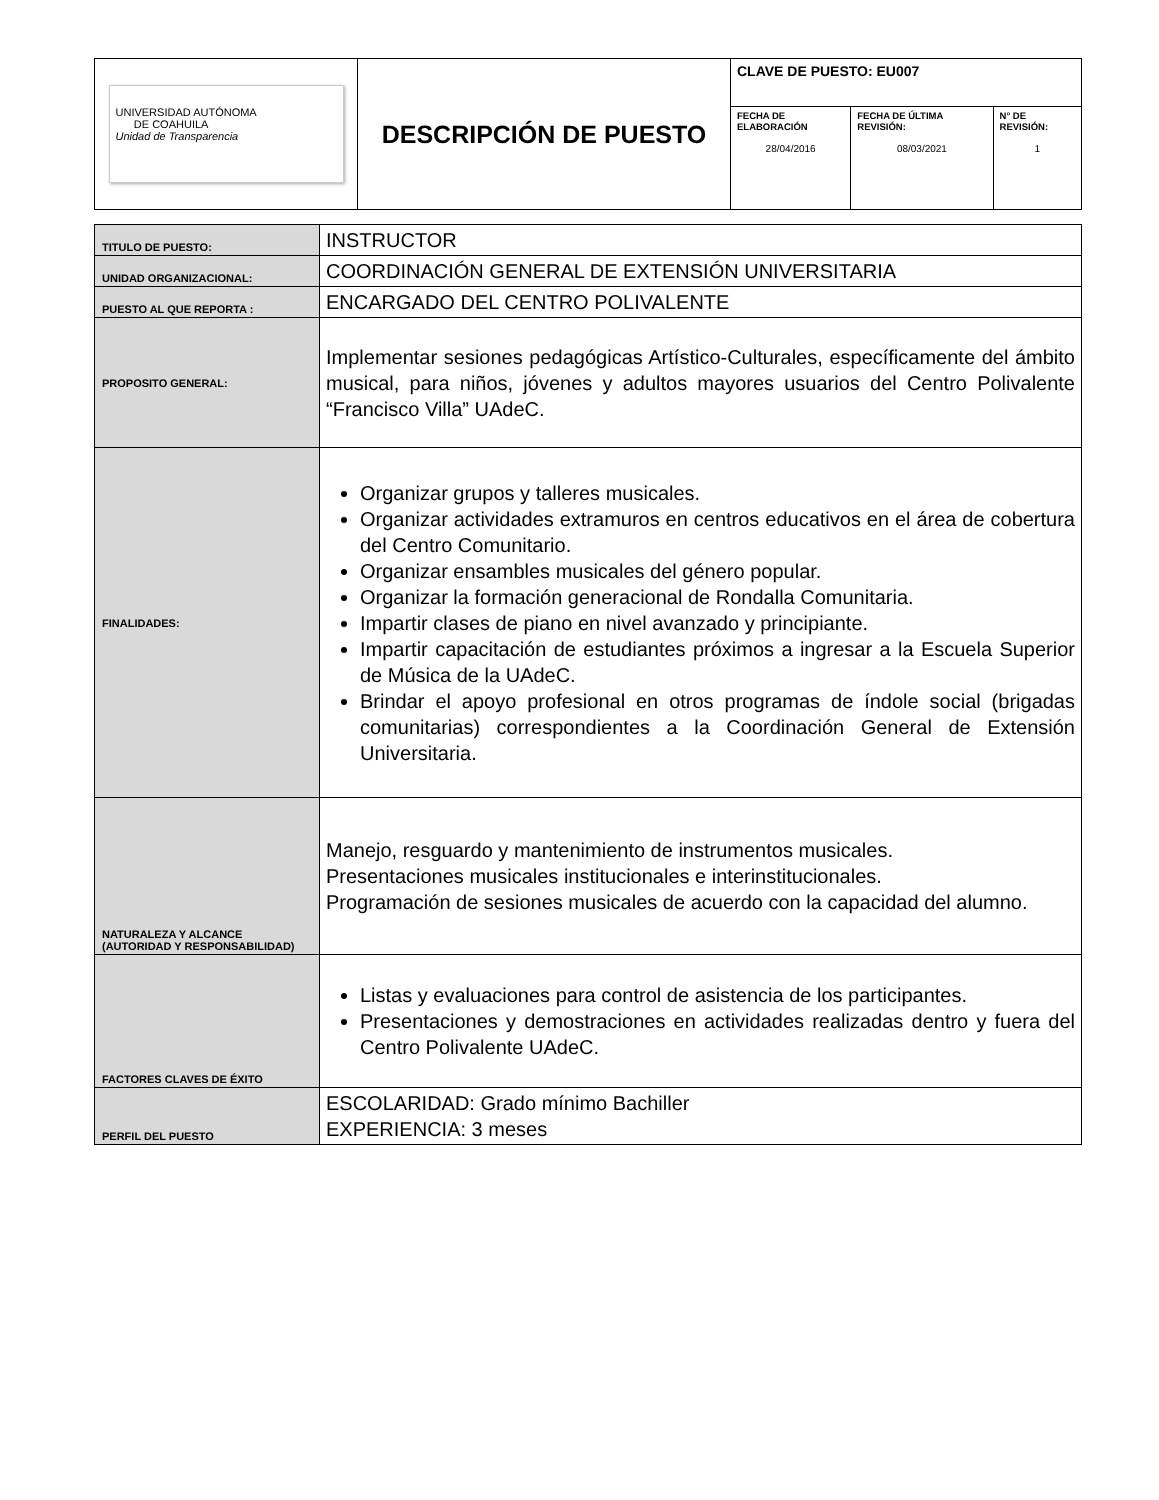| UNIVERSIDAD AUTÓNOMA DE COAHUILA Unidad de Transparencia | DESCRIPCIÓN DE PUESTO | CLAVE DE PUESTO: EU007 | | |
| | | FECHA DE ELABORACIÓN 28/04/2016 | FECHA DE ÚLTIMA REVISIÓN: 08/03/2021 | N° DE REVISIÓN: 1 |
| TITULO DE PUESTO: | INSTRUCTOR |
| UNIDAD ORGANIZACIONAL: | COORDINACIÓN GENERAL DE EXTENSIÓN UNIVERSITARIA |
| PUESTO AL QUE REPORTA : | ENCARGADO DEL CENTRO POLIVALENTE |
| PROPOSITO GENERAL: | Implementar sesiones pedagógicas Artístico-Culturales, específicamente del ámbito musical, para niños, jóvenes y adultos mayores usuarios del Centro Polivalente “Francisco Villa” UAdeC. |
| FINALIDADES: | Organizar grupos y talleres musicales. Organizar actividades extramuros en centros educativos en el área de cobertura del Centro Comunitario. Organizar ensambles musicales del género popular. Organizar la formación generacional de Rondalla Comunitaria. Impartir clases de piano en nivel avanzado y principiante. Impartir capacitación de estudiantes próximos a ingresar a la Escuela Superior de Música de la UAdeC. Brindar el apoyo profesional en otros programas de índole social (brigadas comunitarias) correspondientes a la Coordinación General de Extensión Universitaria. |
| NATURALEZA Y ALCANCE (AUTORIDAD Y RESPONSABILIDAD) | Manejo, resguardo y mantenimiento de instrumentos musicales. Presentaciones musicales institucionales e interinstitucionales. Programación de sesiones musicales de acuerdo con la capacidad del alumno. |
| FACTORES CLAVES DE ÉXITO | Listas y evaluaciones para control de asistencia de los participantes. Presentaciones y demostraciones en actividades realizadas dentro y fuera del Centro Polivalente UAdeC. |
| PERFIL DEL PUESTO | ESCOLARIDAD: Grado mínimo Bachiller EXPERIENCIA: 3 meses |